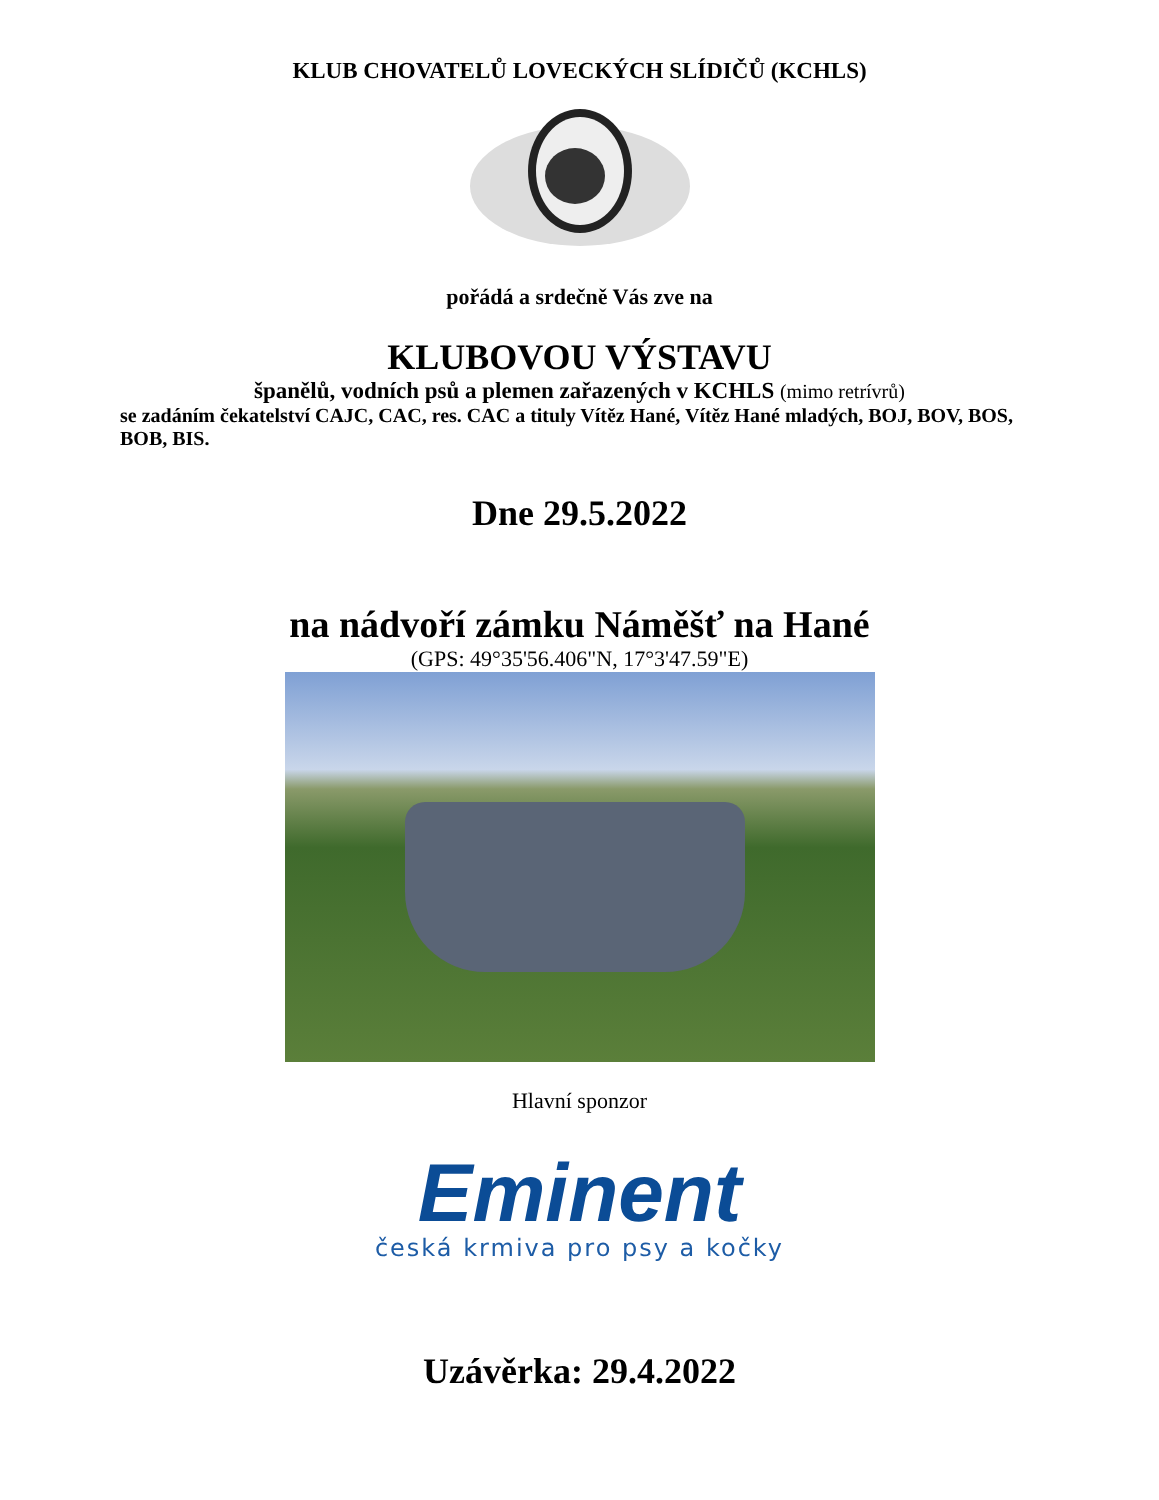KLUB CHOVATELŮ LOVECKÝCH SLÍDIČŮ (KCHLS)
pořádá a srdečně Vás zve na
KLUBOVOU VÝSTAVU
španělů, vodních psů a plemen zařazených v KCHLS (mimo retrívrů)
se zadáním čekatelství CAJC, CAC, res. CAC a tituly Vítěz Hané, Vítěz Hané mladých, BOJ, BOV, BOS, BOB, BIS.
Dne 29.5.2022
na nádvoří zámku Náměšť na Hané
(GPS: 49°35'56.406"N, 17°3'47.59"E)
Hlavní sponzor
Eminent
česká krmiva pro psy a kočky
Uzávěrka: 29.4.2022